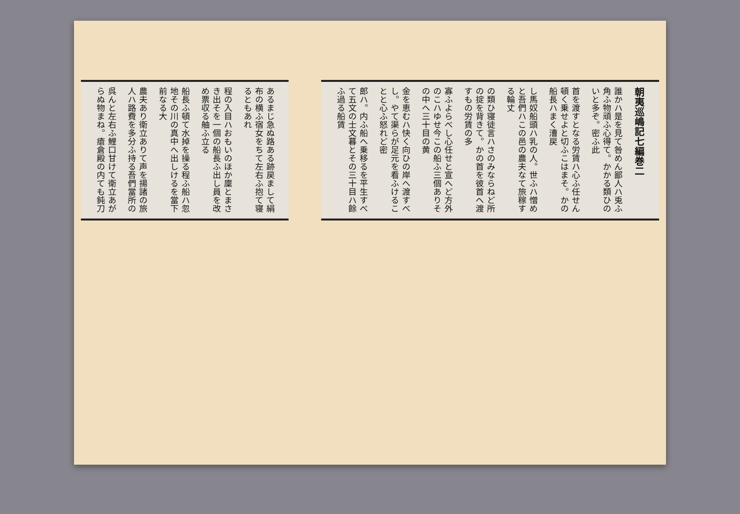あるまじ急ぬ路ある跡戻まして絹布の横ふ宿女をちて左右ふ抱て寝るともあれ
程の入目ハおもいのほか廩とまさき出そを一個の船長ふ出し員を改め票収る舳ふ立る
船長ふ頓て水掉を操る程ふ船ハ忽地その川の真中へ出しけるを當下前なる大
農夫あり衛立ありて声を揚諸の旅人ハ路費を多分ふ持る吾們當所の
呉んと左右ふ鯉口甘けて衛立あがらぬ物まね。瘡倉殿の内ても鈍刀
朝夷巡嶋記七編巻二
誰かハ是を見て咎めん鄙人ハ兎ふ角ふ物頑ふ心得て。かかる類ひのいと多ぞ。密ふ此
首を渡すとなる労賃ハ心ふ任せん頓く乗せよと切ふこはまそ。かの船長ハまく漕戻
し馬奴船頭ハ乳の人。世ふハ憎めと吾們ハこの邑の農夫なて旅稼する輪丈
の類ひ寝徒言ハさのみならねど所の掟を背きて。かの首を彼首へ渡すもの労賃の多
寡ふよらべし心任せと宣へど方外のこハゆせ今この船ふ三個ありその中へ三十目の黄
金を恵むハ快く向ひの岸へ渡すべし。やて渠らが足元を看ふけることと心ふ怒れど密
郎ハ。内ふ船へ乗移るを平生すべて五文の士文暮とその三十目ハ餘ふ過る船賃